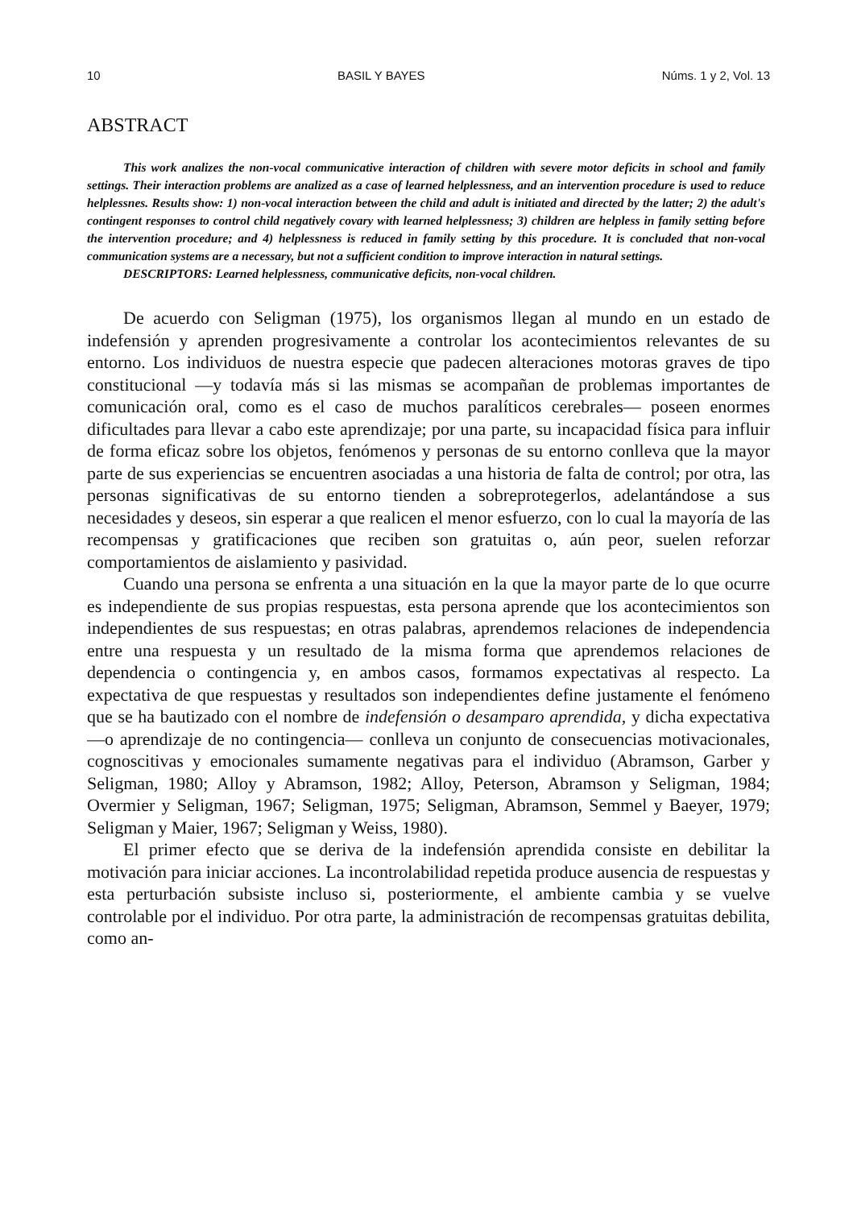10 BASIL Y BAYES Núms. 1 y 2, Vol. 13
ABSTRACT
This work analizes the non-vocal communicative interaction of children with severe motor deficits in school and family settings. Their interaction problems are analized as a case of learned helplessness, and an intervention procedure is used to reduce helplessnes. Results show: 1) non-vocal interaction between the child and adult is initiated and directed by the latter; 2) the adult's contingent responses to control child negatively covary with learned helplessness; 3) children are helpless in family setting before the intervention procedure; and 4) helplessness is reduced in family setting by this procedure. It is concluded that non-vocal communication systems are a necessary, but not a sufficient condition to improve interaction in natural settings.
DESCRIPTORS: Learned helplessness, communicative deficits, non-vocal children.
De acuerdo con Seligman (1975), los organismos llegan al mundo en un estado de indefensión y aprenden progresivamente a controlar los acontecimientos relevantes de su entorno. Los individuos de nuestra especie que padecen alteraciones motoras graves de tipo constitucional —y todavía más si las mismas se acompañan de problemas importantes de comunicación oral, como es el caso de muchos paralíticos cerebrales— poseen enormes dificultades para llevar a cabo este aprendizaje; por una parte, su incapacidad física para influir de forma eficaz sobre los objetos, fenómenos y personas de su entorno conlleva que la mayor parte de sus experiencias se encuentren asociadas a una historia de falta de control; por otra, las personas significativas de su entorno tienden a sobreprotegerlos, adelantándose a sus necesidades y deseos, sin esperar a que realicen el menor esfuerzo, con lo cual la mayoría de las recompensas y gratificaciones que reciben son gratuitas o, aún peor, suelen reforzar comportamientos de aislamiento y pasividad.
Cuando una persona se enfrenta a una situación en la que la mayor parte de lo que ocurre es independiente de sus propias respuestas, esta persona aprende que los acontecimientos son independientes de sus respuestas; en otras palabras, aprendemos relaciones de independencia entre una respuesta y un resultado de la misma forma que aprendemos relaciones de dependencia o contingencia y, en ambos casos, formamos expectativas al respecto. La expectativa de que respuestas y resultados son independientes define justamente el fenómeno que se ha bautizado con el nombre de indefensión o desamparo aprendida, y dicha expectativa —o aprendizaje de no contingencia— conlleva un conjunto de consecuencias motivacionales, cognoscitivas y emocionales sumamente negativas para el individuo (Abramson, Garber y Seligman, 1980; Alloy y Abramson, 1982; Alloy, Peterson, Abramson y Seligman, 1984; Overmier y Seligman, 1967; Seligman, 1975; Seligman, Abramson, Semmel y Baeyer, 1979; Seligman y Maier, 1967; Seligman y Weiss, 1980).
El primer efecto que se deriva de la indefensión aprendida consiste en debilitar la motivación para iniciar acciones. La incontrolabilidad repetida produce ausencia de respuestas y esta perturbación subsiste incluso si, posteriormente, el ambiente cambia y se vuelve controlable por el individuo. Por otra parte, la administración de recompensas gratuitas debilita, como an-